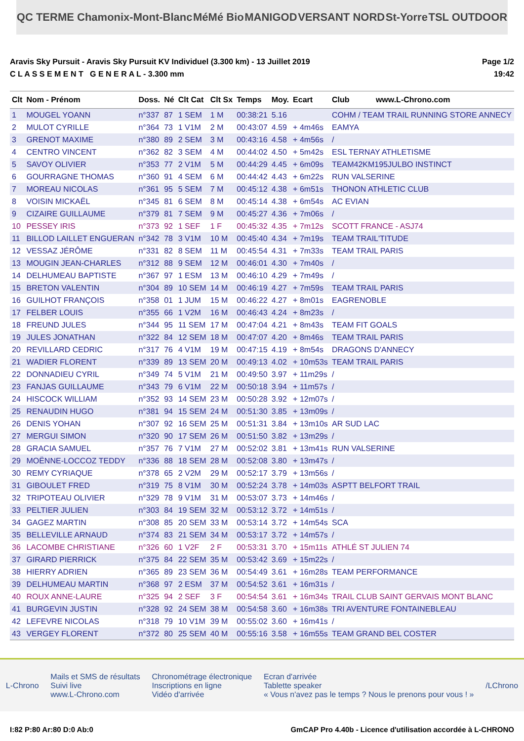QC TERME Chamonix-Mont-Blanc MéMé Bio MANIGOD VERSANT NORD St-Yorre TSL OUTDOOR
Aravis Sky Pursuit - Aravis Sky Pursuit KV Individuel (3.300 km) - 13 Juillet 2019
C L A S S E M E N T G E N E R A L - 3.300 mm
Page 1/2
19:42
| Clt | Nom - Prénom | Doss. | Né | Clt Cat | Clt Sx | Temps | Moy. | Ecart | Club www.L-Chrono.com |
| --- | --- | --- | --- | --- | --- | --- | --- | --- | --- |
| 1 | MOUGEL YOANN | n°337 | 87 | 1 SEM | 1 M | 00:38:21 | 5.16 | | COHM / TEAM TRAIL RUNNING STORE ANNECY |
| 2 | MULOT CYRILLE | n°364 | 73 | 1 V1M | 2 M | 00:43:07 | 4.59 | + 4m46s | EAMYA |
| 3 | GRENOT MAXIME | n°380 | 89 | 2 SEM | 3 M | 00:43:16 | 4.58 | + 4m56s | / |
| 4 | CENTRO VINCENT | n°362 | 82 | 3 SEM | 4 M | 00:44:02 | 4.50 | + 5m42s | ESL TERNAY ATHLETISME |
| 5 | SAVOY OLIVIER | n°353 | 77 | 2 V1M | 5 M | 00:44:29 | 4.45 | + 6m09s | TEAM42KM195JULBO INSTINCT |
| 6 | GOURRAGNE THOMAS | n°360 | 91 | 4 SEM | 6 M | 00:44:42 | 4.43 | + 6m22s | RUN VALSERINE |
| 7 | MOREAU NICOLAS | n°361 | 95 | 5 SEM | 7 M | 00:45:12 | 4.38 | + 6m51s | THONON ATHLETIC CLUB |
| 8 | VOISIN MICKAËL | n°345 | 81 | 6 SEM | 8 M | 00:45:14 | 4.38 | + 6m54s | AC EVIAN |
| 9 | CIZAIRE GUILLAUME | n°379 | 81 | 7 SEM | 9 M | 00:45:27 | 4.36 | + 7m06s | / |
| 10 | PESSEY IRIS | n°373 | 92 | 1 SEF | 1 F | 00:45:32 | 4.35 | + 7m12s | SCOTT FRANCE - ASJ74 |
| 11 | BILLOD LAILLET ENGUERAN | n°342 | 78 | 3 V1M | 10 M | 00:45:40 | 4.34 | + 7m19s | TEAM TRAIL'TITUDE |
| 12 | VESSAZ JÉRÔME | n°331 | 82 | 8 SEM | 11 M | 00:45:54 | 4.31 | + 7m33s | TEAM TRAIL PARIS |
| 13 | MOUGIN JEAN-CHARLES | n°312 | 88 | 9 SEM | 12 M | 00:46:01 | 4.30 | + 7m40s | / |
| 14 | DELHUMEAU BAPTISTE | n°367 | 97 | 1 ESM | 13 M | 00:46:10 | 4.29 | + 7m49s | / |
| 15 | BRETON VALENTIN | n°304 | 89 | 10 SEM | 14 M | 00:46:19 | 4.27 | + 7m59s | TEAM TRAIL PARIS |
| 16 | GUILHOT FRANÇOIS | n°358 | 01 | 1 JUM | 15 M | 00:46:22 | 4.27 | + 8m01s | EAGRENOBLE |
| 17 | FELBER LOUIS | n°355 | 66 | 1 V2M | 16 M | 00:46:43 | 4.24 | + 8m23s | / |
| 18 | FREUND JULES | n°344 | 95 | 11 SEM | 17 M | 00:47:04 | 4.21 | + 8m43s | TEAM FIT GOALS |
| 19 | JULES JONATHAN | n°322 | 84 | 12 SEM | 18 M | 00:47:07 | 4.20 | + 8m46s | TEAM TRAIL PARIS |
| 20 | REVILLARD CEDRIC | n°317 | 76 | 4 V1M | 19 M | 00:47:15 | 4.19 | + 8m54s | DRAGONS D'ANNECY |
| 21 | WADIER FLORENT | n°339 | 89 | 13 SEM | 20 M | 00:49:13 | 4.02 | + 10m53s | TEAM TRAIL PARIS |
| 22 | DONNADIEU CYRIL | n°349 | 74 | 5 V1M | 21 M | 00:49:50 | 3.97 | + 11m29s | / |
| 23 | FANJAS GUILLAUME | n°343 | 79 | 6 V1M | 22 M | 00:50:18 | 3.94 | + 11m57s | / |
| 24 | HISCOCK WILLIAM | n°352 | 93 | 14 SEM | 23 M | 00:50:28 | 3.92 | + 12m07s | / |
| 25 | RENAUDIN HUGO | n°381 | 94 | 15 SEM | 24 M | 00:51:30 | 3.85 | + 13m09s | / |
| 26 | DENIS YOHAN | n°307 | 92 | 16 SEM | 25 M | 00:51:31 | 3.84 | + 13m10s | AR SUD LAC |
| 27 | MERGUI SIMON | n°320 | 90 | 17 SEM | 26 M | 00:51:50 | 3.82 | + 13m29s | / |
| 28 | GRACIA SAMUEL | n°357 | 76 | 7 V1M | 27 M | 00:52:02 | 3.81 | + 13m41s | RUN VALSERINE |
| 29 | MOËNNE-LOCCOZ TEDDY | n°336 | 88 | 18 SEM | 28 M | 00:52:08 | 3.80 | + 13m47s | / |
| 30 | REMY CYRIAQUE | n°378 | 65 | 2 V2M | 29 M | 00:52:17 | 3.79 | + 13m56s | / |
| 31 | GIBOULET FRED | n°319 | 75 | 8 V1M | 30 M | 00:52:24 | 3.78 | + 14m03s | ASPTT BELFORT TRAIL |
| 32 | TRIPOTEAU OLIVIER | n°329 | 78 | 9 V1M | 31 M | 00:53:07 | 3.73 | + 14m46s | / |
| 33 | PELTIER JULIEN | n°303 | 84 | 19 SEM | 32 M | 00:53:12 | 3.72 | + 14m51s | / |
| 34 | GAGEZ MARTIN | n°308 | 85 | 20 SEM | 33 M | 00:53:14 | 3.72 | + 14m54s | SCA |
| 35 | BELLEVILLE ARNAUD | n°374 | 83 | 21 SEM | 34 M | 00:53:17 | 3.72 | + 14m57s | / |
| 36 | LACOMBE CHRISTIANE | n°326 | 60 | 1 V2F | 2 F | 00:53:31 | 3.70 | + 15m11s | ATHLÉ ST JULIEN 74 |
| 37 | GIRARD PIERRICK | n°375 | 84 | 22 SEM | 35 M | 00:53:42 | 3.69 | + 15m22s | / |
| 38 | HIERRY ADRIEN | n°365 | 89 | 23 SEM | 36 M | 00:54:49 | 3.61 | + 16m28s | TEAM PERFORMANCE |
| 39 | DELHUMEAU MARTIN | n°368 | 97 | 2 ESM | 37 M | 00:54:52 | 3.61 | + 16m31s | / |
| 40 | ROUX ANNE-LAURE | n°325 | 94 | 2 SEF | 3 F | 00:54:54 | 3.61 | + 16m34s | TRAIL CLUB SAINT GERVAIS MONT BLANC |
| 41 | BURGEVIN JUSTIN | n°328 | 92 | 24 SEM | 38 M | 00:54:58 | 3.60 | + 16m38s | TRI AVENTURE FONTAINEBLEAU |
| 42 | LEFEVRE NICOLAS | n°318 | 79 | 10 V1M | 39 M | 00:55:02 | 3.60 | + 16m41s | / |
| 43 | VERGEY FLORENT | n°372 | 80 | 25 SEM | 40 M | 00:55:16 | 3.58 | + 16m55s | TEAM GRAND BEL COSTER |
L-Chrono Mails et SMS de résultats
Suivi live
www.L-Chrono.com Chronométrage électronique
Inscriptions en ligne
Vidéo d'arrivée Ecran d'arrivée
Tablette speaker
« Vous n'avez pas le temps ? Nous le prenons pour vous ! » /LChrono
I:82 P:80 Ar:80 D:0 Ab:0 GmCAP Pro 4.40b - Licence d'utilisation accordée à L-CHRONO